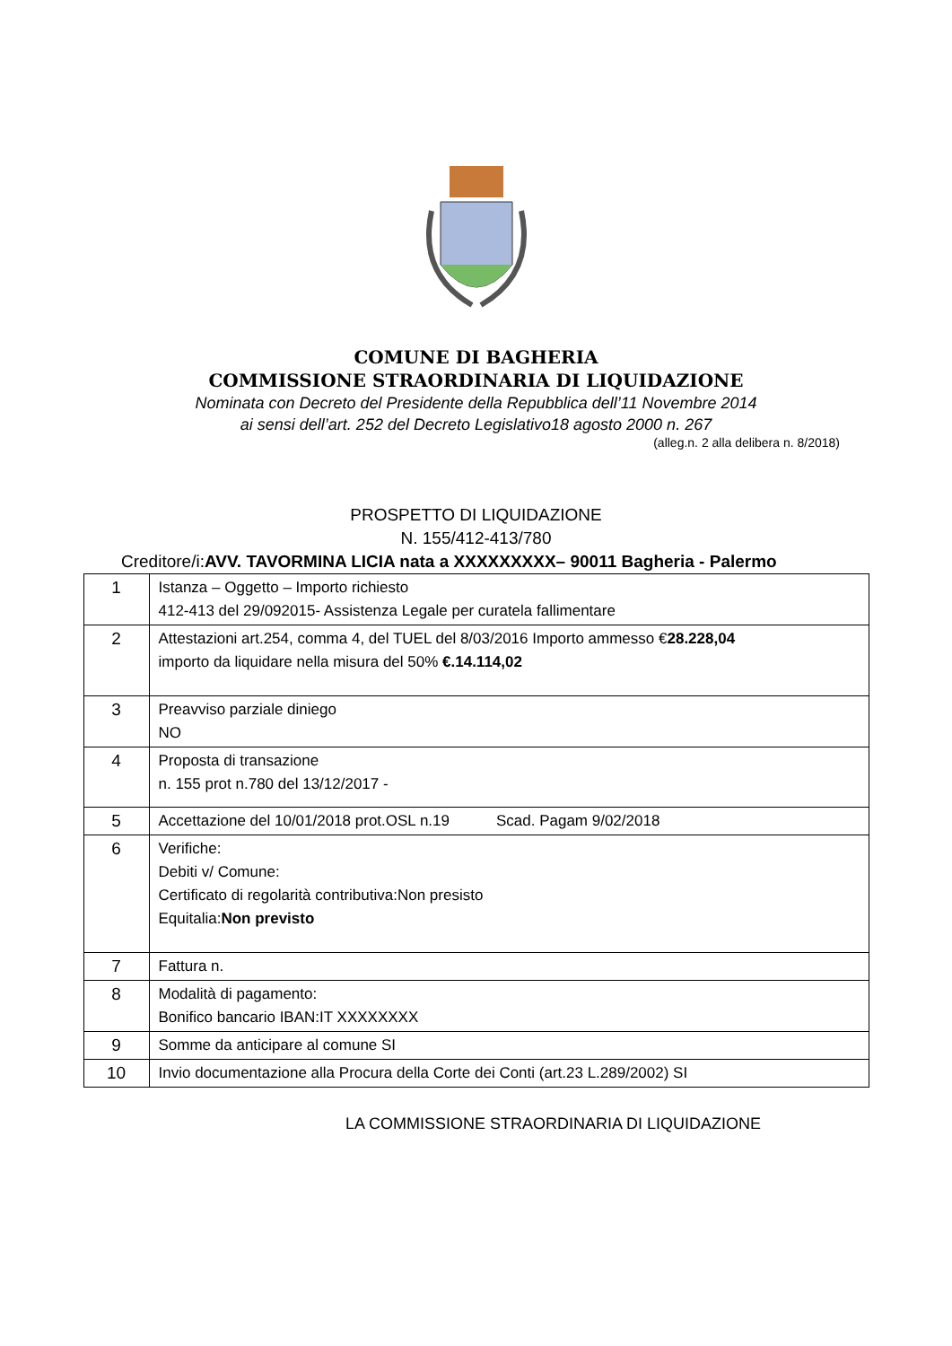COMUNE DI BAGHERIA
COMMISSIONE STRAORDINARIA DI LIQUIDAZIONE
Nominata con Decreto del Presidente della Repubblica dell’11 Novembre 2014
ai sensi dell’art. 252 del Decreto Legislativo18 agosto 2000 n. 267
(alleg.n. 2 alla delibera n. 8/2018)
PROSPETTO DI LIQUIDAZIONE
N. 155/412-413/780
Creditore/i:AVV. TAVORMINA LICIA nata a XXXXXXXXX– 90011 Bagheria - Palermo
| 1 | Istanza – Oggetto – Importo richiesto 412-413 del 29/092015- Assistenza Legale per curatela fallimentare |
| 2 | Attestazioni art.254, comma 4, del TUEL del 8/03/2016 Importo ammesso € 28.228,04 importo da liquidare nella misura del 50% €.14.114,02 |
| 3 | Preavviso parziale diniego NO |
| 4 | Proposta di transazione n. 155 prot n.780 del 13/12/2017 - |
| 5 | Accettazione del 10/01/2018 prot.OSL n.19 Scad. Pagam 9/02/2018 |
| 6 | Verifiche: Debiti v/ Comune: Certificato di regolarità contributiva:Non presisto Equitalia: Non previsto |
| 7 | Fattura n. |
| 8 | Modalità di pagamento: Bonifico bancario IBAN:IT XXXXXXXX |
| 9 | Somme da anticipare al comune SI |
| 10 | Invio documentazione alla Procura della Corte dei Conti (art.23 L.289/2002) SI |
LA COMMISSIONE STRAORDINARIA DI LIQUIDAZIONE